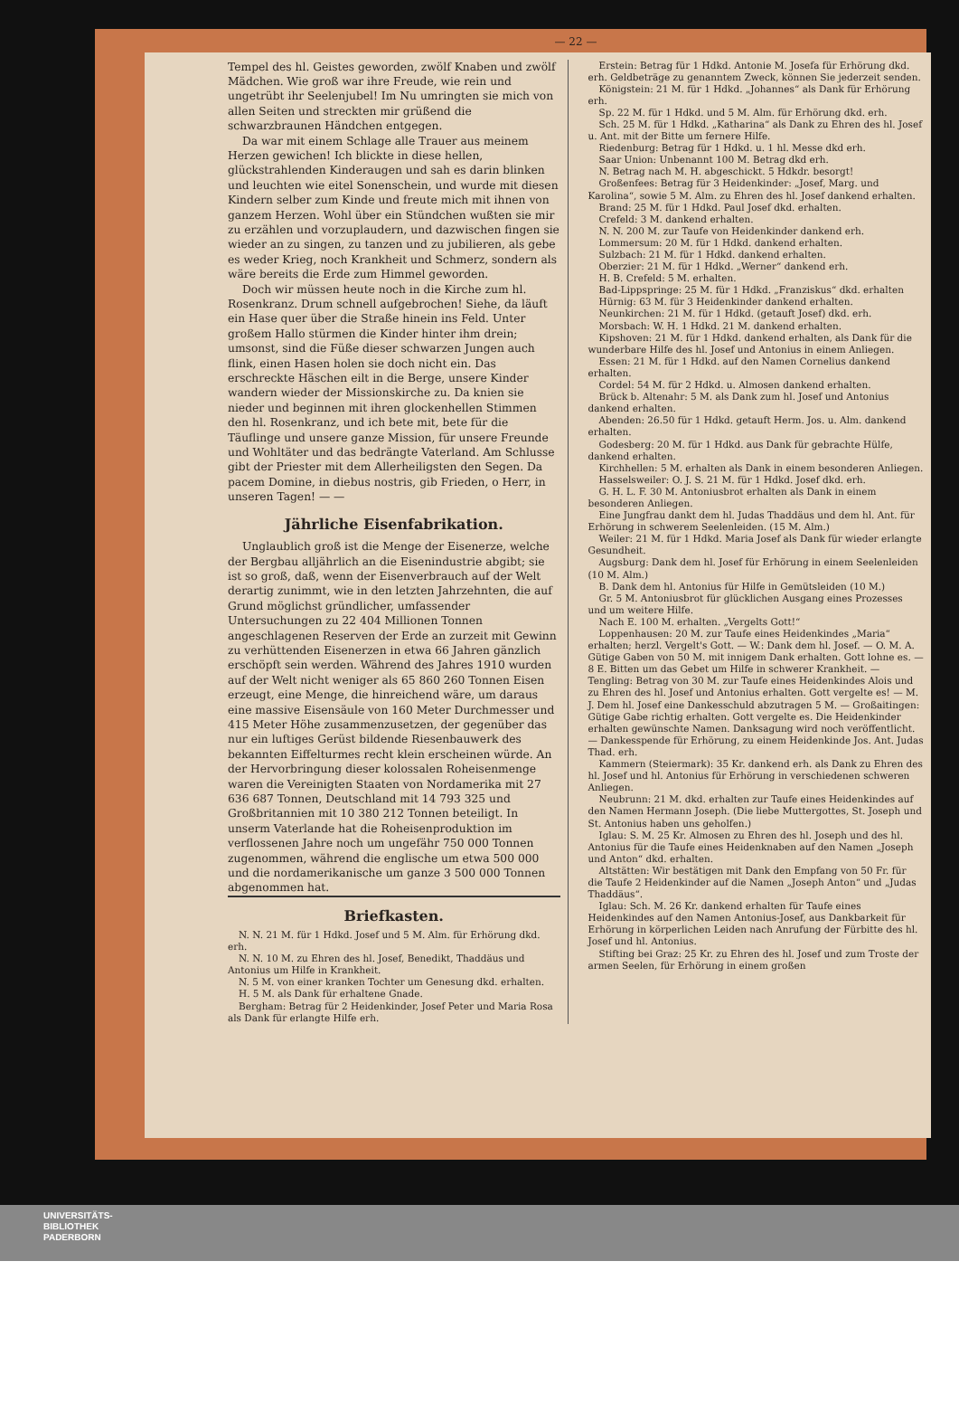— 22 —
Tempel des hl. Geistes geworden, zwölf Knaben und zwölf Mädchen. Wie groß war ihre Freude, wie rein und ungetrübt ihr Seelenjubel! Im Nu umringten sie mich von allen Seiten und streckten mir grüßend die schwarzbraunen Händchen entgegen.
Da war mit einem Schlage alle Trauer aus meinem Herzen gewichen! Ich blickte in diese hellen, glückstrahlenden Kinderaugen und sah es darin blinken und leuchten wie eitel Sonenschein, und wurde mit diesen Kindern selber zum Kinde und freute mich mit ihnen von ganzem Herzen. Wohl über ein Stündchen wußten sie mir zu erzählen und vorzuplaudern, und dazwischen fingen sie wieder an zu singen, zu tanzen und zu jubilieren, als gebe es weder Krieg, noch Krankheit und Schmerz, sondern als wäre bereits die Erde zum Himmel geworden.
Doch wir müssen heute noch in die Kirche zum hl. Rosenkranz. Drum schnell aufgebrochen! Siehe, da läuft ein Hase quer über die Straße hinein ins Feld. Unter großem Hallo stürmen die Kinder hinter ihm drein; umsonst, sind die Füße dieser schwarzen Jungen auch flink, einen Hasen holen sie doch nicht ein. Das erschreckte Häschen eilt in die Berge, unsere Kinder wandern wieder der Missionskirche zu. Da knien sie nieder und beginnen mit ihren glockenhellen Stimmen den hl. Rosenkranz, und ich bete mit, bete für die Täuflinge und unsere ganze Mission, für unsere Freunde und Wohltäter und das bedrängte Vaterland. Am Schlusse gibt der Priester mit dem Allerheiligsten den Segen. Da pacem Domine, in diebus nostris, gib Frieden, o Herr, in unseren Tagen! — —
Jährliche Eisenfabrikation.
Unglaublich groß ist die Menge der Eisenerze, welche der Bergbau alljährlich an die Eisenindustrie abgibt; sie ist so groß, daß, wenn der Eisenverbrauch auf der Welt derartig zunimmt, wie in den letzten Jahrzehnten, die auf Grund möglichst gründlicher, umfassender Untersuchungen zu 22 404 Millionen Tonnen angeschlagenen Reserven der Erde an zurzeit mit Gewinn zu verhüttenden Eisenerzen in etwa 66 Jahren gänzlich erschöpft sein werden. Während des Jahres 1910 wurden auf der Welt nicht weniger als 65 860 260 Tonnen Eisen erzeugt, eine Menge, die hinreichend wäre, um daraus eine massive Eisensäule von 160 Meter Durchmesser und 415 Meter Höhe zusammenzusetzen, der gegenüber das nur ein luftiges Gerüst bildende Riesenbauwerk des bekannten Eiffelturmes recht klein erscheinen würde. An der Hervorbringung dieser kolossalen Roheisenmenge waren die Vereinigten Staaten von Nordamerika mit 27 636 687 Tonnen, Deutschland mit 14 793 325 und Großbritannien mit 10 380 212 Tonnen beteiligt. In unserm Vaterlande hat die Roheisenproduktion im verflossenen Jahre noch um ungefähr 750 000 Tonnen zugenommen, während die englische um etwa 500 000 und die nordamerikanische um ganze 3 500 000 Tonnen abgenommen hat.
Briefkasten.
N. N. 21 M. für 1 Hdkd. Josef und 5 M. Alm. für Erhörung dkd. erh.
N. N. 10 M. zu Ehren des hl. Josef, Benedikt, Thaddäus und Antonius um Hilfe in Krankheit.
N. 5 M. von einer kranken Tochter um Genesung dkd. erhalten.
H. 5 M. als Dank für erhaltene Gnade.
Bergham: Betrag für 2 Heidenkinder, Josef Peter und Maria Rosa als Dank für erlangte Hilfe erh.
Erstein: Betrag für 1 Hdkd. Antonie M. Josefa für Erhörung dkd. erh. Geldbeträge zu genanntem Zweck, können Sie jederzeit senden.
Königstein: 21 M. für 1 Hdkd. „Johannes“ als Dank für Erhörung erh.
Sp. 22 M. für 1 Hdkd. und 5 M. Alm. für Erhörung dkd. erh.
Sch. 25 M. für 1 Hdkd. „Katharina“ als Dank zu Ehren des hl. Josef u. Ant. mit der Bitte um fernere Hilfe.
Riedenburg: Betrag für 1 Hdkd. u. 1 hl. Messe dkd erh.
Saar Union: Unbenannt 100 M. Betrag dkd erh.
N. Betrag nach M. H. abgeschickt. 5 Hdkdr. besorgt!
Großenfees: Betrag für 3 Heidenkinder: „Josef, Marg. und Karolina“, sowie 5 M. Alm. zu Ehren des hl. Josef dankend erhalten.
Brand: 25 M. für 1 Hdkd. Paul Josef dkd. erhalten.
Crefeld: 3 M. dankend erhalten.
N. N. 200 M. zur Taufe von Heidenkinder dankend erh.
Lommersum: 20 M. für 1 Hdkd. dankend erhalten.
Sulzbach: 21 M. für 1 Hdkd. dankend erhalten.
Oberzier: 21 M. für 1 Hdkd. „Werner“ dankend erh.
H. B. Crefeld: 5 M. erhalten.
Bad-Lippspringe: 25 M. für 1 Hdkd. „Franziskus“ dkd. erhalten
Hürnig: 63 M. für 3 Heidenkinder dankend erhalten.
Neunkirchen: 21 M. für 1 Hdkd. (getauft Josef) dkd. erh.
Morsbach: W. H. 1 Hdkd. 21 M. dankend erhalten.
Kipshoven: 21 M. für 1 Hdkd. dankend erhalten, als Dank für die wunderbare Hilfe des hl. Josef und Antonius in einem Anliegen.
Essen: 21 M. für 1 Hdkd. auf den Namen Cornelius dankend erhalten.
Cordel: 54 M. für 2 Hdkd. u. Almosen dankend erhalten.
Brück b. Altenahr: 5 M. als Dank zum hl. Josef und Antonius dankend erhalten.
Abenden: 26.50 für 1 Hdkd. getauft Herm. Jos. u. Alm. dankend erhalten.
Godesberg: 20 M. für 1 Hdkd. aus Dank für gebrachte Hülfe, dankend erhalten.
Kirchhellen: 5 M. erhalten als Dank in einem besonderen Anliegen.
Hasselsweiler: O. J. S. 21 M. für 1 Hdkd. Josef dkd. erh.
G. H. L. F. 30 M. Antoniusbrot erhalten als Dank in einem besonderen Anliegen.
Eine Jungfrau dankt dem hl. Judas Thaddäus und dem hl. Ant. für Erhörung in schwerem Seelenleiden. (15 M. Alm.)
Weiler: 21 M. für 1 Hdkd. Maria Josef als Dank für wieder erlangte Gesundheit.
Augsburg: Dank dem hl. Josef für Erhörung in einem Seelenleiden (10 M. Alm.)
B. Dank dem hl. Antonius für Hilfe in Gemütsleiden (10 M.)
Gr. 5 M. Antoniusbrot für glücklichen Ausgang eines Prozesses und um weitere Hilfe.
Nach E. 100 M. erhalten. „Vergelts Gott!“
Loppenhausen: 20 M. zur Taufe eines Heidenkindes „Maria“ erhalten; herzl. Vergelt's Gott. — W.: Dank dem hl. Josef. — O. M. A. Gütige Gaben von 50 M. mit innigem Dank erhalten. Gott lohne es. — 8 E. Bitten um das Gebet um Hilfe in schwerer Krankheit. — Tengling: Betrag von 30 M. zur Taufe eines Heidenkindes Alois und zu Ehren des hl. Josef und Antonius erhalten. Gott vergelte es! — M. J. Dem hl. Josef eine Dankesschuld abzutragen 5 M. — Großaitingen: Gütige Gabe richtig erhalten. Gott vergelte es. Die Heidenkinder erhalten gewünschte Namen. Danksagung wird noch veröffentlicht. — Dankesspende für Erhörung, zu einem Heidenkinde Jos. Ant. Judas Thad. erh.
Kammern (Steiermark): 35 Kr. dankend erh. als Dank zu Ehren des hl. Josef und hl. Antonius für Erhörung in verschiedenen schweren Anliegen.
Neubrunn: 21 M. dkd. erhalten zur Taufe eines Heidenkindes auf den Namen Hermann Joseph. (Die liebe Muttergottes, St. Joseph und St. Antonius haben uns geholfen.)
Iglau: S. M. 25 Kr. Almosen zu Ehren des hl. Joseph und des hl. Antonius für die Taufe eines Heidenknaben auf den Namen „Joseph und Anton“ dkd. erhalten.
Altstätten: Wir bestätigen mit Dank den Empfang von 50 Fr. für die Taufe 2 Heidenkinder auf die Namen „Joseph Anton“ und „Judas Thaddäus“.
Iglau: Sch. M. 26 Kr. dankend erhalten für Taufe eines Heidenkindes auf den Namen Antonius-Josef, aus Dankbarkeit für Erhörung in körperlichen Leiden nach Anrufung der Fürbitte des hl. Josef und hl. Antonius.
Stifting bei Graz: 25 Kr. zu Ehren des hl. Josef und zum Troste der armen Seelen, für Erhörung in einem großen
UNIVERSITÄTS-
BIBLIOTHEK
PADERBORN